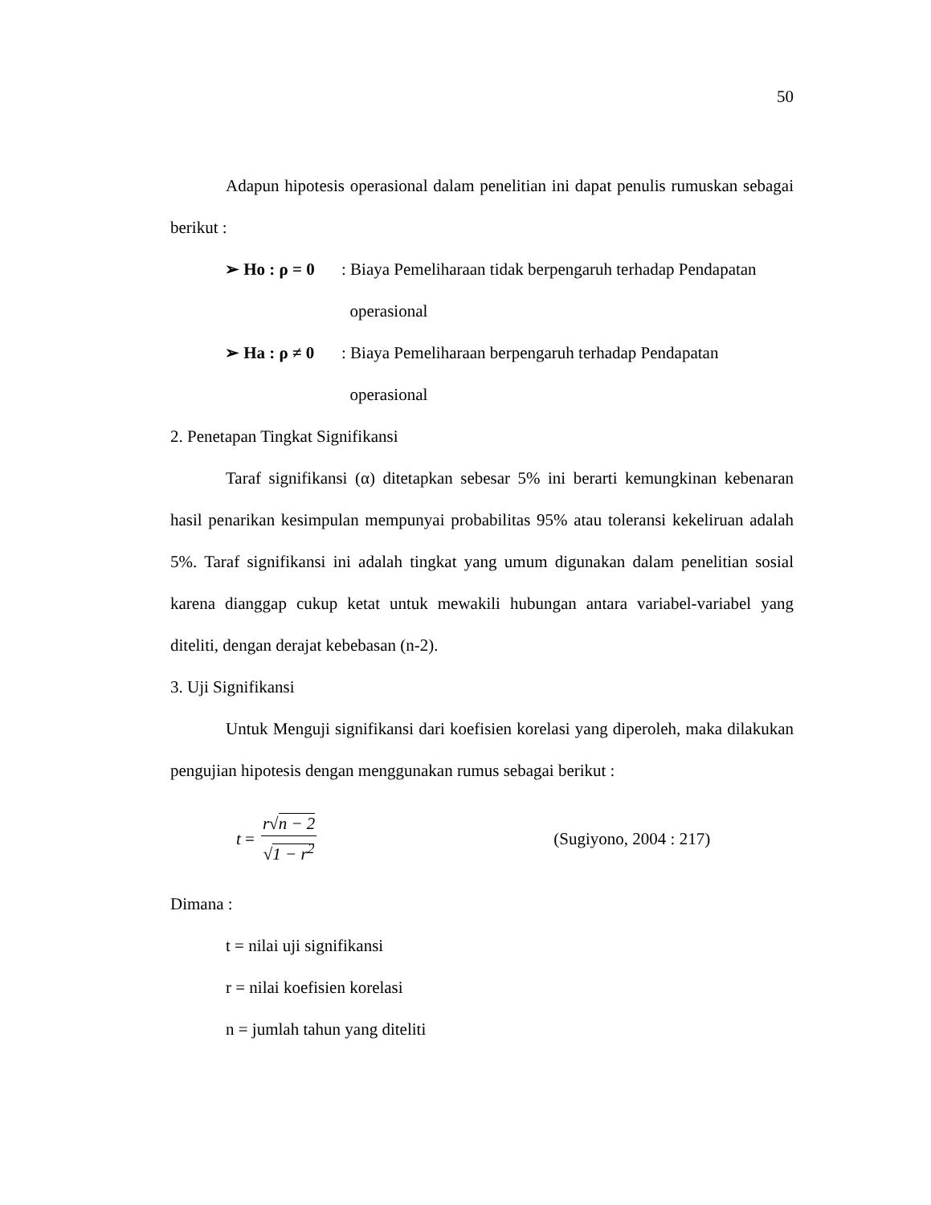50
Adapun hipotesis operasional dalam penelitian ini dapat penulis rumuskan sebagai berikut :
➢ Ho : ρ = 0 : Biaya Pemeliharaan tidak berpengaruh terhadap Pendapatan
operasional
➢ Ha : ρ ≠ 0 : Biaya Pemeliharaan berpengaruh terhadap Pendapatan
operasional
2. Penetapan Tingkat Signifikansi
Taraf signifikansi (α) ditetapkan sebesar 5% ini berarti kemungkinan kebenaran hasil penarikan kesimpulan mempunyai probabilitas 95% atau toleransi kekeliruan adalah 5%. Taraf signifikansi ini adalah tingkat yang umum digunakan dalam penelitian sosial karena dianggap cukup ketat untuk mewakili hubungan antara variabel-variabel yang diteliti, dengan derajat kebebasan (n-2).
3. Uji Signifikansi
Untuk Menguji signifikansi dari koefisien korelasi yang diperoleh, maka dilakukan pengujian hipotesis dengan menggunakan rumus sebagai berikut :
t = r√n − 2 √1 − r<sup>2</sup> (Sugiyono, 2004 : 217)
Dimana :
t = nilai uji signifikansi
r = nilai koefisien korelasi
n = jumlah tahun yang diteliti